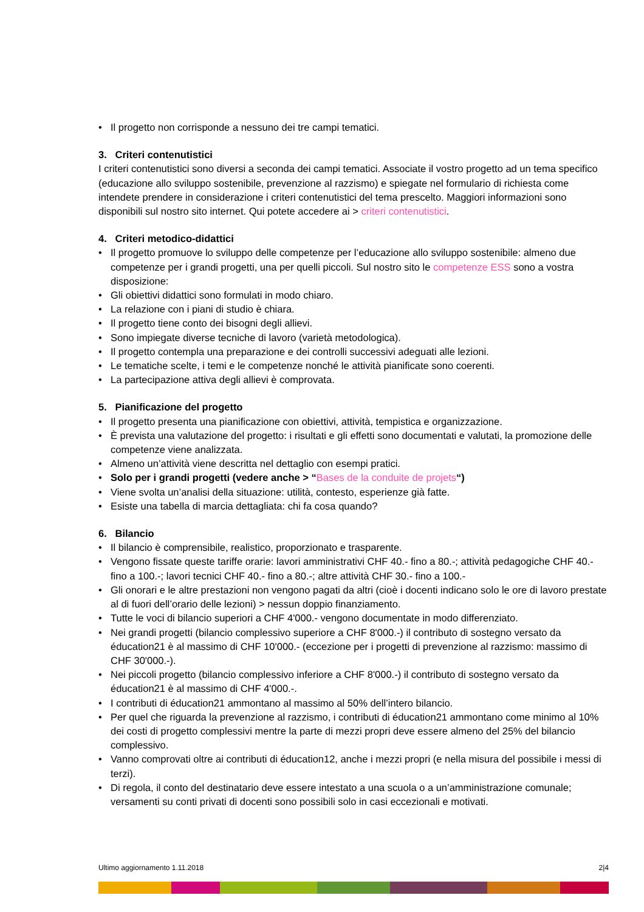• Il progetto non corrisponde a nessuno dei tre campi tematici.
3. Criteri contenutistici
I criteri contenutistici sono diversi a seconda dei campi tematici. Associate il vostro progetto ad un tema specifico (educazione allo sviluppo sostenibile, prevenzione al razzismo) e spiegate nel formulario di richiesta come intendete prendere in considerazione i criteri contenutistici del tema prescelto. Maggiori informazioni sono disponibili sul nostro sito internet. Qui potete accedere ai > criteri contenutistici.
4. Criteri metodico-didattici
• Il progetto promuove lo sviluppo delle competenze per l’educazione allo sviluppo sostenibile: almeno due competenze per i grandi progetti, una per quelli piccoli. Sul nostro sito le competenze ESS sono a vostra disposizione:
• Gli obiettivi didattici sono formulati in modo chiaro.
• La relazione con i piani di studio è chiara.
• Il progetto tiene conto dei bisogni degli allievi.
• Sono impiegate diverse tecniche di lavoro (varietà metodologica).
• Il progetto contempla una preparazione e dei controlli successivi adeguati alle lezioni.
• Le tematiche scelte, i temi e le competenze nonché le attività pianificate sono coerenti.
• La partecipazione attiva degli allievi è comprovata.
5. Pianificazione del progetto
• Il progetto presenta una pianificazione con obiettivi, attività, tempistica e organizzazione.
• È prevista una valutazione del progetto: i risultati e gli effetti sono documentati e valutati, la promozione delle competenze viene analizzata.
• Almeno un’attività viene descritta nel dettaglio con esempi pratici.
• Solo per i grandi progetti (vedere anche > “Bases de la conduite de projets“)
• Viene svolta un’analisi della situazione: utilità, contesto, esperienze già fatte.
• Esiste una tabella di marcia dettagliata: chi fa cosa quando?
6. Bilancio
• Il bilancio è comprensibile, realistico, proporzionato e trasparente.
• Vengono fissate queste tariffe orarie: lavori amministrativi CHF 40.- fino a 80.-; attività pedagogiche CHF 40.- fino a 100.-; lavori tecnici CHF 40.- fino a 80.-; altre attività CHF 30.- fino a 100.-
• Gli onorari e le altre prestazioni non vengono pagati da altri (cioè i docenti indicano solo le ore di lavoro prestate al di fuori dell’orario delle lezioni) > nessun doppio finanziamento.
• Tutte le voci di bilancio superiori a CHF 4'000.- vengono documentate in modo differenziato.
• Nei grandi progetti (bilancio complessivo superiore a CHF 8'000.-) il contributo di sostegno versato da éducation21 è al massimo di CHF 10'000.- (eccezione per i progetti di prevenzione al razzismo: massimo di CHF 30'000.-).
• Nei piccoli progetto (bilancio complessivo inferiore a CHF 8'000.-) il contributo di sostegno versato da éducation21 è al massimo di CHF 4'000.-.
• I contributi di éducation21 ammontano al massimo al 50% dell’intero bilancio.
• Per quel che riguarda la prevenzione al razzismo, i contributi di éducation21 ammontano come minimo al 10% dei costi di progetto complessivi mentre la parte di mezzi propri deve essere almeno del 25% del bilancio complessivo.
• Vanno comprovati oltre ai contributi di éducation12, anche i mezzi propri (e nella misura del possibile i messi di terzi).
• Di regola, il conto del destinatario deve essere intestato a una scuola o a un’amministrazione comunale; versamenti su conti privati di docenti sono possibili solo in casi eccezionali e motivati.
Ultimo aggiornamento 1.11.2018 2|4